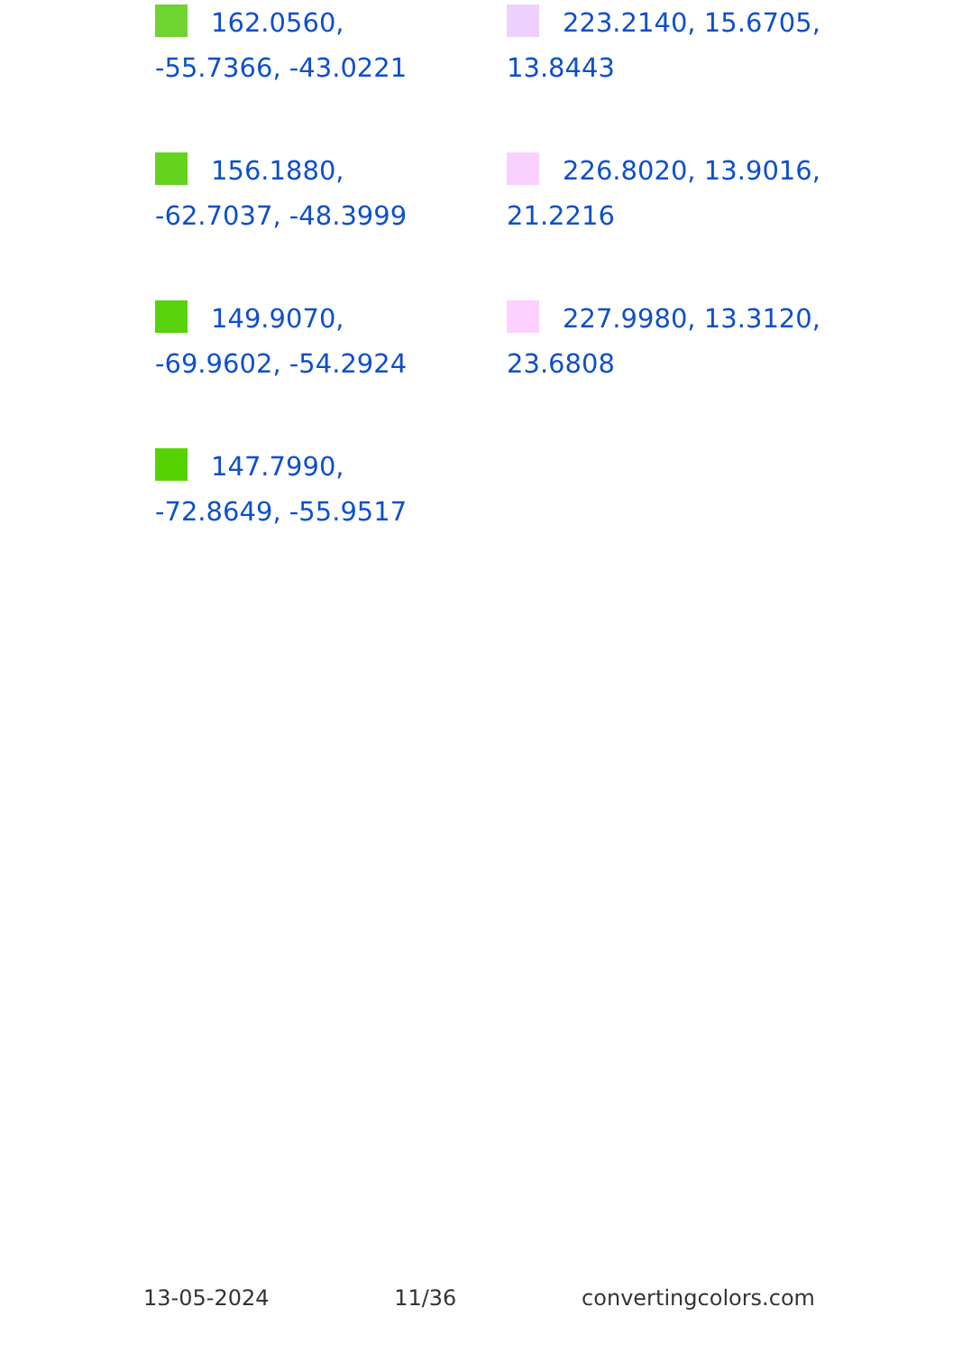162.0560, -55.7366, -43.0221
223.2140, 15.6705, 13.8443
156.1880, -62.7037, -48.3999
226.8020, 13.9016, 21.2216
149.9070, -69.9602, -54.2924
227.9980, 13.3120, 23.6808
147.7990, -72.8649, -55.9517
13-05-2024 11/36 convertingcolors.com